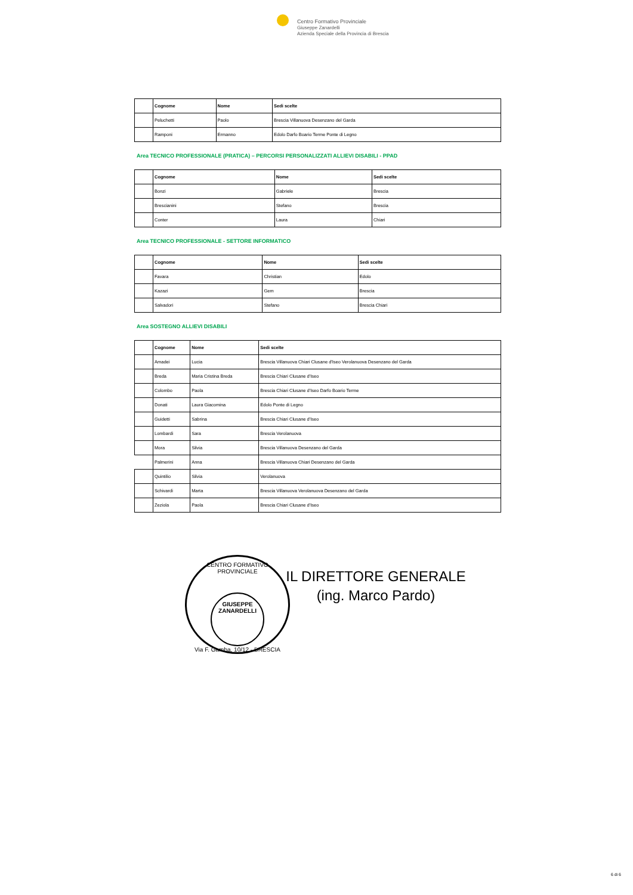Centro Formativo Provinciale
Giuseppe Zanardelli
Azienda Speciale della Provincia di Brescia
| | Cognome | Nome | Sedi scelte |
| | Peluchetti | Paolo | Brescia Villanuova Desenzano del Garda |
| | Ramponi | Ermanno | Edolo Darfo Boario Terme Ponte di Legno |
Area TECNICO PROFESSIONALE (PRATICA) – PERCORSI PERSONALIZZATI ALLIEVI DISABILI - PPAD
| | Cognome | Nome | Sedi scelte |
| | Bonzi | Gabriele | Brescia |
| | Brescianini | Stefano | Brescia |
| | Conter | Laura | Chiari |
Area TECNICO PROFESSIONALE - SETTORE INFORMATICO
| | Cognome | Nome | Sedi scelte |
| | Favara | Christian | Edolo |
| | Kazazi | Gem | Brescia |
| | Salvadori | Stefano | Brescia Chiari |
Area SOSTEGNO ALLIEVI DISABILI
| | Cognome | Nome | Sedi scelte |
| | Amadei | Lucia | Brescia Villanuova Chiari Clusane d'Iseo Verolanuova Desenzano del Garda |
| | Breda | Maria Cristina Breda | Brescia Chiari Clusane d'Iseo |
| | Colombo | Paola | Brescia Chiari Clusane d'Iseo Darfo Boario Terme |
| | Donati | Laura Giacomina | Edolo Ponte di Legno |
| | Guidetti | Sabrina | Brescia Chiari Clusane d'Iseo |
| | Lombardi | Sara | Brescia Verolanuova |
| | Mora | Silvia | Brescia Villanuova Desenzano del Garda |
| | Palmerini | Anna | Brescia Villanuova Chiari Desenzano del Garda |
| | Quintilio | Silvia | Verolanuova |
| | Schivardi | Marta | Brescia Villanuova Verolanuova Desenzano del Garda |
| | Zeziola | Paola | Brescia Chiari Clusane d'Iseo |
CENTRO FORMATIVO PROVINCIALE
GIUSEPPE
ZANARDELLI
Via F. Gamba, 10/12 - BRESCIA
IL DIRETTORE GENERALE
(ing. Marco Pardo)
6 di 6